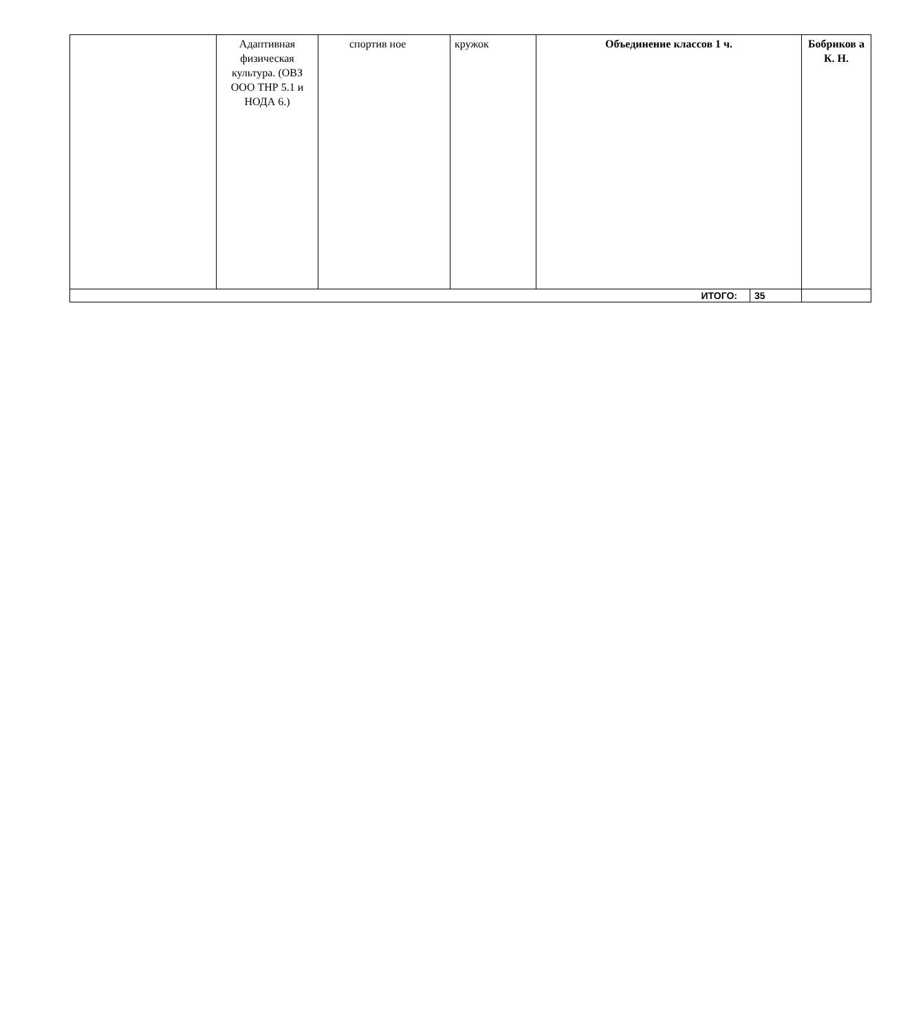| | Адаптивная физическая культура. (ОВЗ ООО ТНР 5.1 и НОДА 6.) | спортив ное | кружок | Объединение классов 1 ч. | | Бобриков а К. Н. |
| ИТОГО: | | | | | 35 | |